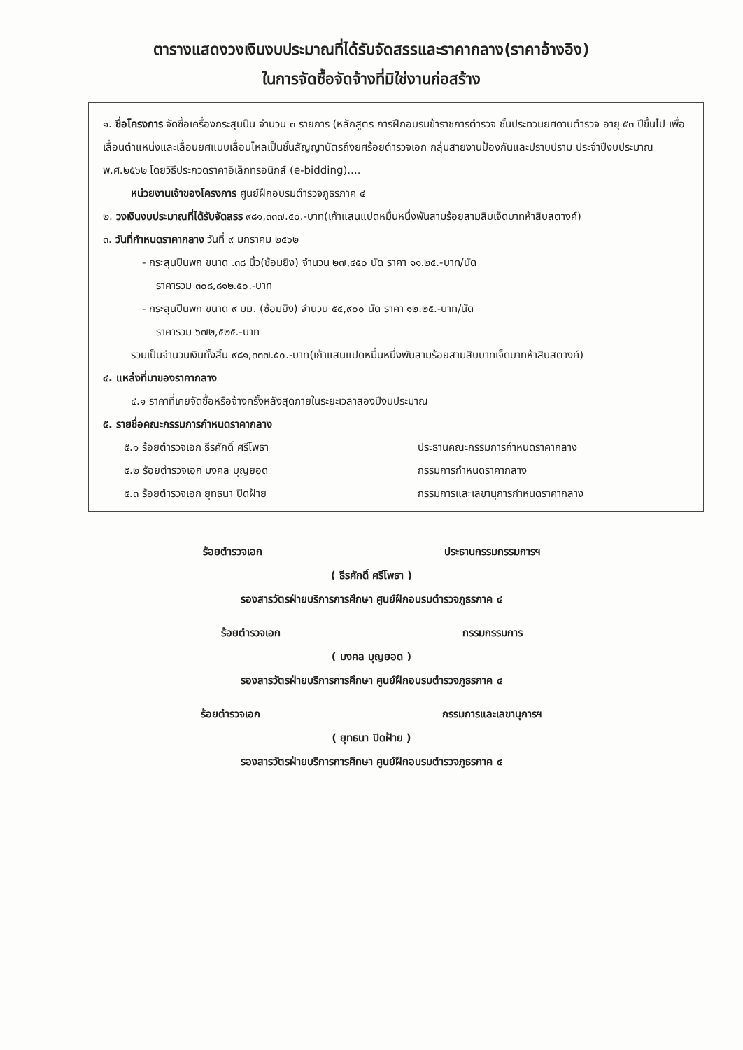ตารางแสดงวงเงินงบประมาณที่ได้รับจัดสรรและราคากลาง(ราคาอ้างอิง)
ในการจัดซื้อจัดจ้างที่มิใช่งานก่อสร้าง
๑. ชื่อโครงการ จัดซื้อเครื่องกระสุนปืน จำนวน ๓ รายการ (หลักสูตร การฝึกอบรมข้าราชการตำรวจ ชั้นประทวนยศดาบตำรวจ อายุ ๕๓ ปีขึ้นไป เพื่อเลื่อนตำแหน่งและเลื่อนยศแบบเลื่อนไหลเป็นชั้นสัญญาบัตรถึงยศร้อยตำรวจเอก กลุ่มสายงานป้องกันและปราบปราม ประจำปีงบประมาณ พ.ศ.๒๕๖๒ โดยวิธีประกวดราคาอิเล็กทรอนิกส์ (e-bidding)....
หน่วยงานเจ้าของโครงการ ศูนย์ฝึกอบรมตำรวจภูธรภาค ๔
๒. วงเงินงบประมาณที่ได้รับจัดสรร ๙๘๑,๓๓๗.๕๐.-บาท(เก้าแสนแปดหมื่นหนึ่งพันสามร้อยสามสิบเจ็ดบาทห้าสิบสตางค์)
๓. วันที่กำหนดราคากลาง วันที่ ๙ มกราคม ๒๕๖๒
- กระสุนปืนพก ขนาด .๓๘ นิ้ว(ซ้อมยิง) จำนวน ๒๗,๔๕๐ นัด ราคา ๑๑.๒๕.-บาท/นัด
ราคารวม ๓๐๘,๘๑๒.๕๐.-บาท
- กระสุนปืนพก ขนาด ๙ มม. (ซ้อมยิง) จำนวน ๕๔,๙๐๐ นัด ราคา ๑๒.๒๕.-บาท/นัด
ราคารวม ๖๗๒,๕๒๕.-บาท
รวมเป็นจำนวนเงินทั้งสิ้น ๙๘๑,๓๓๗.๕๐.-บาท(เก้าแสนแปดหมื่นหนึ่งพันสามร้อยสามสิบบาทเจ็ดบาทห้าสิบสตางค์)
๔. แหล่งที่มาของราคากลาง
๔.๑ ราคาที่เคยจัดซื้อหรือจ้างครั้งหลังสุดภายในระยะเวลาสองปีงบประมาณ
๕. รายชื่อคณะกรรมการกำหนดราคากลาง
๕.๑ ร้อยตำรวจเอก ธีรศักดิ์ ศรีโพธา ประธานคณะกรรมการกำหนดราคากลาง
๕.๒ ร้อยตำรวจเอก มงคล บุญยอด กรรมการกำหนดราคากลาง
๕.๓ ร้อยตำรวจเอก ยุทธนา ปิดฝ้าย กรรมการและเลขานุการกำหนดราคากลาง
ร้อยตำรวจเอก ประธานกรรมกรรมการฯ
( ธีรศักดิ์ ศรีโพธา )
รองสารวัตรฝ่ายบริการการศึกษา ศูนย์ฝึกอบรมตำรวจภูธรภาค ๔
ร้อยตำรวจเอก กรรมกรรมการ
( มงคล บุญยอด )
รองสารวัตรฝ่ายบริการการศึกษา ศูนย์ฝึกอบรมตำรวจภูธรภาค ๔
ร้อยตำรวจเอก กรรมการและเลขานุการฯ
( ยุทธนา ปิดฝ้าย )
รองสารวัตรฝ่ายบริการการศึกษา ศูนย์ฝึกอบรมตำรวจภูธรภาค ๔